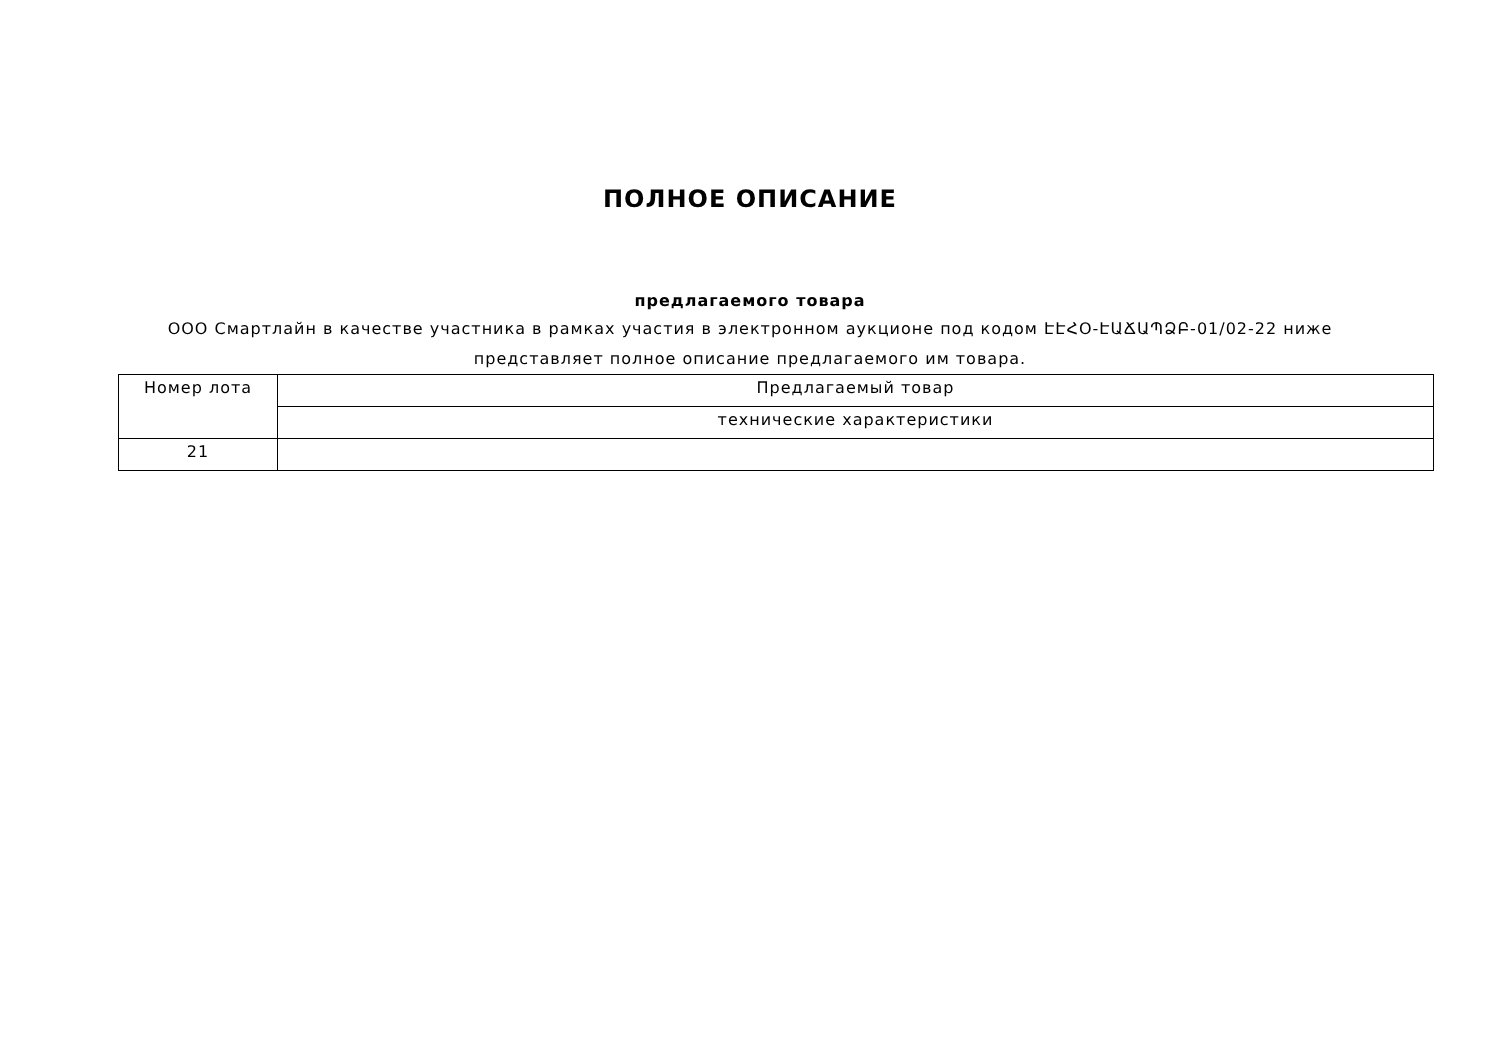ПОЛНОЕ ОПИСАНИЕ
предлагаемого товара
ООО Смартлайн в качестве участника в рамках участия в электронном аукционе под кодом ԷԷՀՕ-ԷԱՃԱՊՁԲ-01/02-22 ниже
представляет полное описание предлагаемого им товара.
| Номер лота | Предлагаемый товар |
| | технические характеристики |
| 21 | |